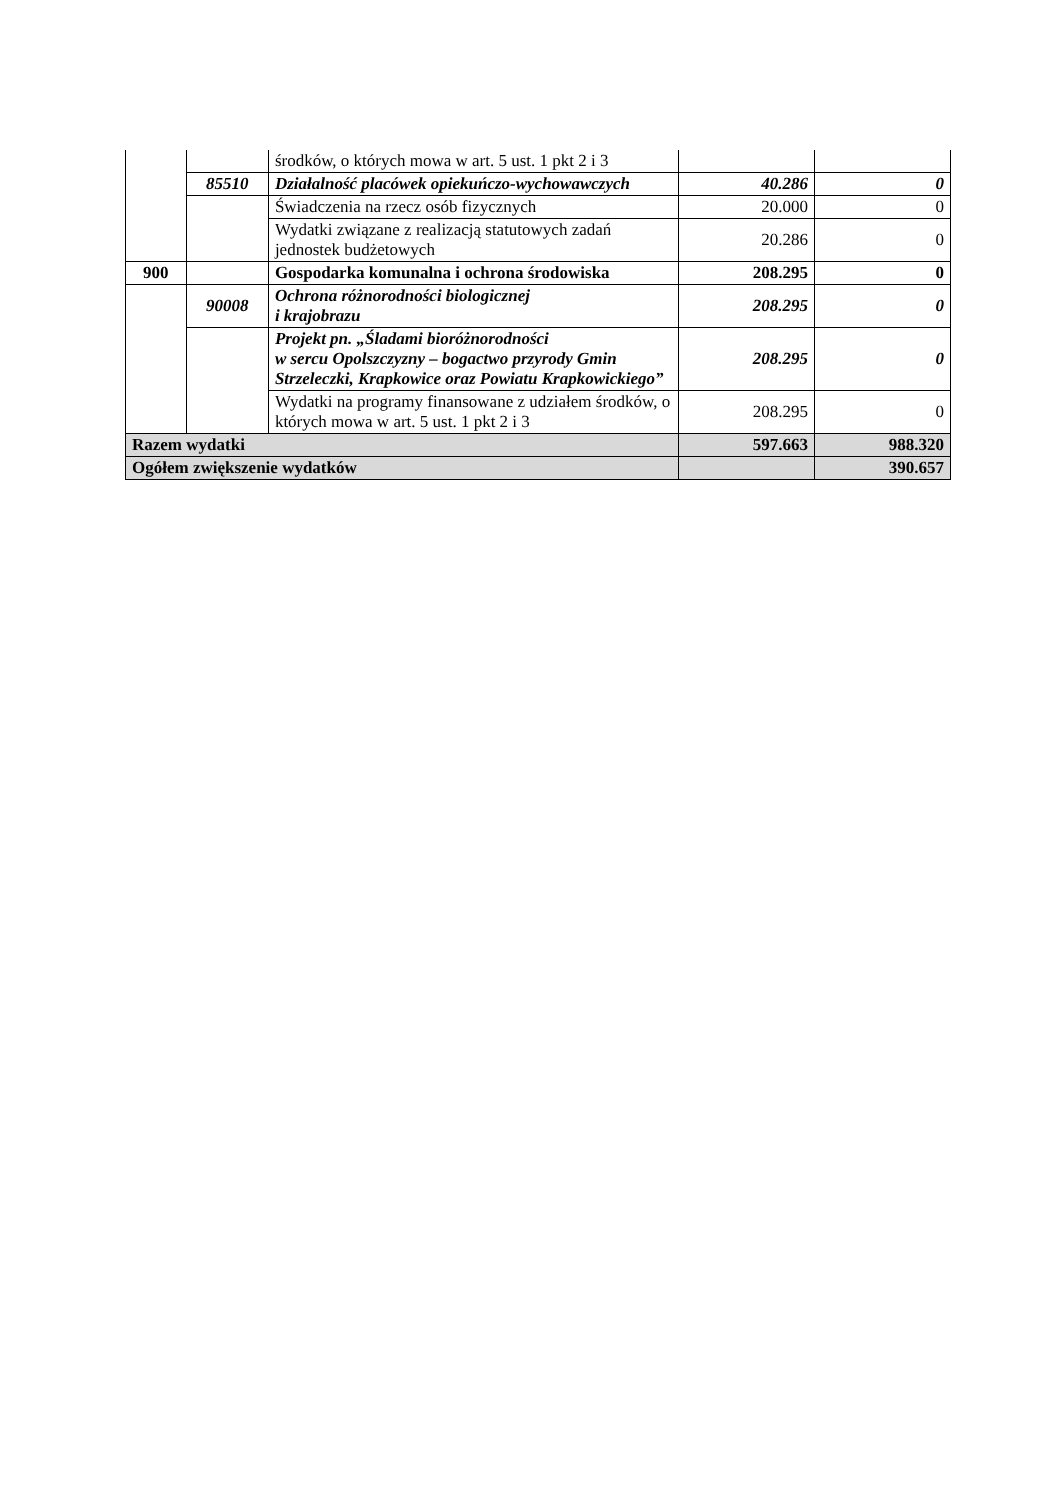| | | środków, o których mowa w art. 5 ust. 1 pkt 2 i 3 | | |
| | 85510 | Działalność placówek opiekuńczo-wychowawczych | 40.286 | 0 |
| | | Świadczenia na rzecz osób fizycznych | 20.000 | 0 |
| | | Wydatki związane z realizacją statutowych zadań jednostek budżetowych | 20.286 | 0 |
| 900 | | Gospodarka komunalna i ochrona środowiska | 208.295 | 0 |
| | 90008 | Ochrona różnorodności biologicznej i krajobrazu | 208.295 | 0 |
| | | Projekt pn. „Śladami bioróżnorodności w sercu Opolszczyzny – bogactwo przyrody Gmin Strzeleczki, Krapkowice oraz Powiatu Krapkowickiego” | 208.295 | 0 |
| | | Wydatki na programy finansowane z udziałem środków, o których mowa w art. 5 ust. 1 pkt 2 i 3 | 208.295 | 0 |
| Razem wydatki | | | 597.663 | 988.320 |
| Ogółem zwiększenie wydatków | | | | 390.657 |